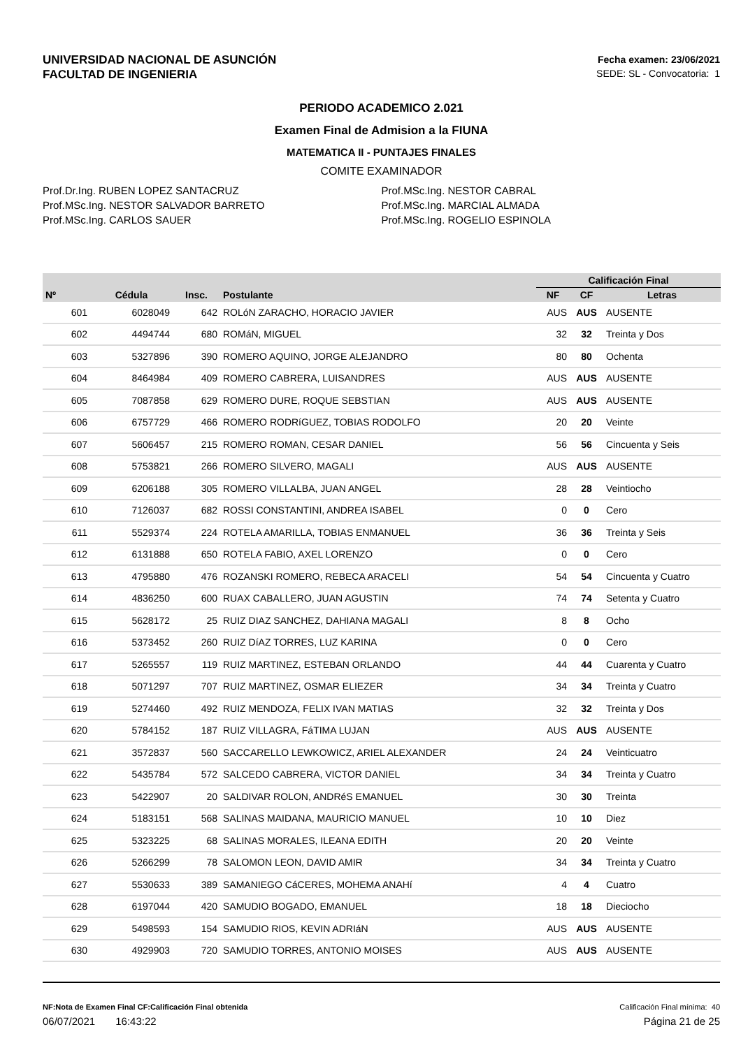UNIVERSIDAD NACIONAL DE ASUNCIÓN
FACULTAD DE INGENIERIA
Fecha examen: 23/06/2021
SEDE: SL - Convocatoria: 1
PERIODO ACADEMICO 2.021
Examen Final de Admision a la FIUNA
MATEMATICA II - PUNTAJES FINALES
COMITE EXAMINADOR
Prof.Dr.Ing. RUBEN LOPEZ SANTACRUZ
Prof.MSc.Ing. NESTOR SALVADOR BARRETO
Prof.MSc.Ing. CARLOS SAUER
Prof.MSc.Ing. NESTOR CABRAL
Prof.MSc.Ing. MARCIAL ALMADA
Prof.MSc.Ing. ROGELIO ESPINOLA
| | | | | Calificación Final | | |
| --- | --- | --- | --- | --- | --- | --- |
| Nº | Cédula | Insc. | Postulante | NF | CF | Letras |
| 601 | 6028049 | 642 | ROLóN ZARACHO, HORACIO JAVIER | AUS | AUS | AUSENTE |
| 602 | 4494744 | 680 | ROMáN, MIGUEL | 32 | 32 | Treinta y Dos |
| 603 | 5327896 | 390 | ROMERO AQUINO, JORGE ALEJANDRO | 80 | 80 | Ochenta |
| 604 | 8464984 | 409 | ROMERO CABRERA, LUISANDRES | AUS | AUS | AUSENTE |
| 605 | 7087858 | 629 | ROMERO DURE, ROQUE SEBSTIAN | AUS | AUS | AUSENTE |
| 606 | 6757729 | 466 | ROMERO RODRíGUEZ, TOBIAS RODOLFO | 20 | 20 | Veinte |
| 607 | 5606457 | 215 | ROMERO ROMAN, CESAR DANIEL | 56 | 56 | Cincuenta y Seis |
| 608 | 5753821 | 266 | ROMERO SILVERO, MAGALI | AUS | AUS | AUSENTE |
| 609 | 6206188 | 305 | ROMERO VILLALBA, JUAN ANGEL | 28 | 28 | Veintiocho |
| 610 | 7126037 | 682 | ROSSI CONSTANTINI, ANDREA ISABEL | 0 | 0 | Cero |
| 611 | 5529374 | 224 | ROTELA AMARILLA, TOBIAS ENMANUEL | 36 | 36 | Treinta y Seis |
| 612 | 6131888 | 650 | ROTELA FABIO, AXEL LORENZO | 0 | 0 | Cero |
| 613 | 4795880 | 476 | ROZANSKI ROMERO, REBECA ARACELI | 54 | 54 | Cincuenta y Cuatro |
| 614 | 4836250 | 600 | RUAX CABALLERO, JUAN AGUSTIN | 74 | 74 | Setenta y Cuatro |
| 615 | 5628172 | 25 | RUIZ DIAZ SANCHEZ, DAHIANA MAGALI | 8 | 8 | Ocho |
| 616 | 5373452 | 260 | RUIZ DíAZ TORRES, LUZ KARINA | 0 | 0 | Cero |
| 617 | 5265557 | 119 | RUIZ MARTINEZ, ESTEBAN ORLANDO | 44 | 44 | Cuarenta y Cuatro |
| 618 | 5071297 | 707 | RUIZ MARTINEZ, OSMAR ELIEZER | 34 | 34 | Treinta y Cuatro |
| 619 | 5274460 | 492 | RUIZ MENDOZA, FELIX IVAN MATIAS | 32 | 32 | Treinta y Dos |
| 620 | 5784152 | 187 | RUIZ VILLAGRA, FáTIMA LUJAN | AUS | AUS | AUSENTE |
| 621 | 3572837 | 560 | SACCARELLO LEWKOWICZ, ARIEL ALEXANDER | 24 | 24 | Veinticuatro |
| 622 | 5435784 | 572 | SALCEDO CABRERA, VICTOR DANIEL | 34 | 34 | Treinta y Cuatro |
| 623 | 5422907 | 20 | SALDIVAR ROLON, ANDRéS EMANUEL | 30 | 30 | Treinta |
| 624 | 5183151 | 568 | SALINAS MAIDANA, MAURICIO MANUEL | 10 | 10 | Diez |
| 625 | 5323225 | 68 | SALINAS MORALES, ILEANA EDITH | 20 | 20 | Veinte |
| 626 | 5266299 | 78 | SALOMON LEON, DAVID AMIR | 34 | 34 | Treinta y Cuatro |
| 627 | 5530633 | 389 | SAMANIEGO CáCERES, MOHEMA ANAHí | 4 | 4 | Cuatro |
| 628 | 6197044 | 420 | SAMUDIO BOGADO, EMANUEL | 18 | 18 | Dieciocho |
| 629 | 5498593 | 154 | SAMUDIO RIOS, KEVIN ADRIáN | AUS | AUS | AUSENTE |
| 630 | 4929903 | 720 | SAMUDIO TORRES, ANTONIO MOISES | AUS | AUS | AUSENTE |
NF:Nota de Examen Final CF:Calificación Final obtenida Calificación Final mínima: 40
06/07/2021 16:43:22 Página 21 de 25